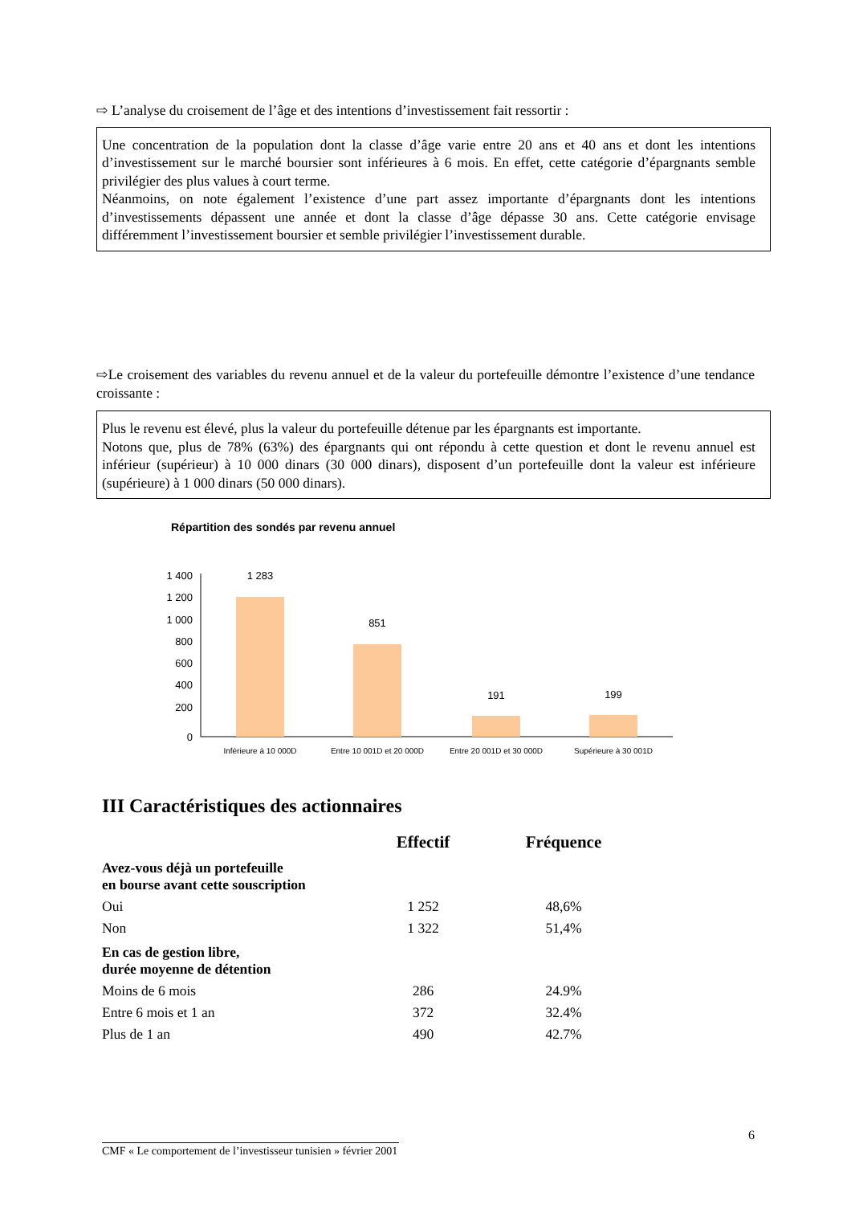⇨ L’analyse du croisement de l’âge et des intentions d’investissement fait ressortir :
Une concentration de la population dont la classe d’âge varie entre 20 ans et 40 ans et dont les intentions d’investissement sur le marché boursier sont inférieures à 6 mois. En effet, cette catégorie d’épargnants semble privilégier des plus values à court terme.
Néanmoins, on note également l’existence d’une part assez importante d’épargnants dont les intentions d’investissements dépassent une année et dont la classe d’âge dépasse 30 ans. Cette catégorie envisage différemment l’investissement boursier et semble privilégier l’investissement durable.
⇨Le croisement des variables du revenu annuel et de la valeur du portefeuille démontre l’existence d’une tendance croissante :
Plus le revenu est élevé, plus la valeur du portefeuille détenue par les épargnants est importante.
Notons que, plus de 78% (63%) des épargnants qui ont répondu à cette question et dont le revenu annuel est inférieur (supérieur) à 10 000 dinars (30 000 dinars), disposent d’un portefeuille dont la valeur est inférieure (supérieure) à 1 000 dinars (50 000 dinars).
Répartition des sondés par revenu annuel
1 400
1 200
1 000
800
600
400
200
0
1 283
851
191
199
Inférieure à 10 000D
Entre 10 001D et 20 000D
Entre 20 001D et 30 000D
Supérieure à 30 001D
III Caractéristiques des actionnaires
| | Effectif | Fréquence |
| --- | --- | --- |
| Avez-vous déjà un portefeuille en bourse avant cette souscription | | |
| Oui | 1 252 | 48,6% |
| Non | 1 322 | 51,4% |
| En cas de gestion libre, durée moyenne de détention | | |
| Moins de 6 mois | 286 | 24.9% |
| Entre 6 mois et 1 an | 372 | 32.4% |
| Plus de 1 an | 490 | 42.7% |
6
CMF « Le comportement de l’investisseur tunisien » février 2001